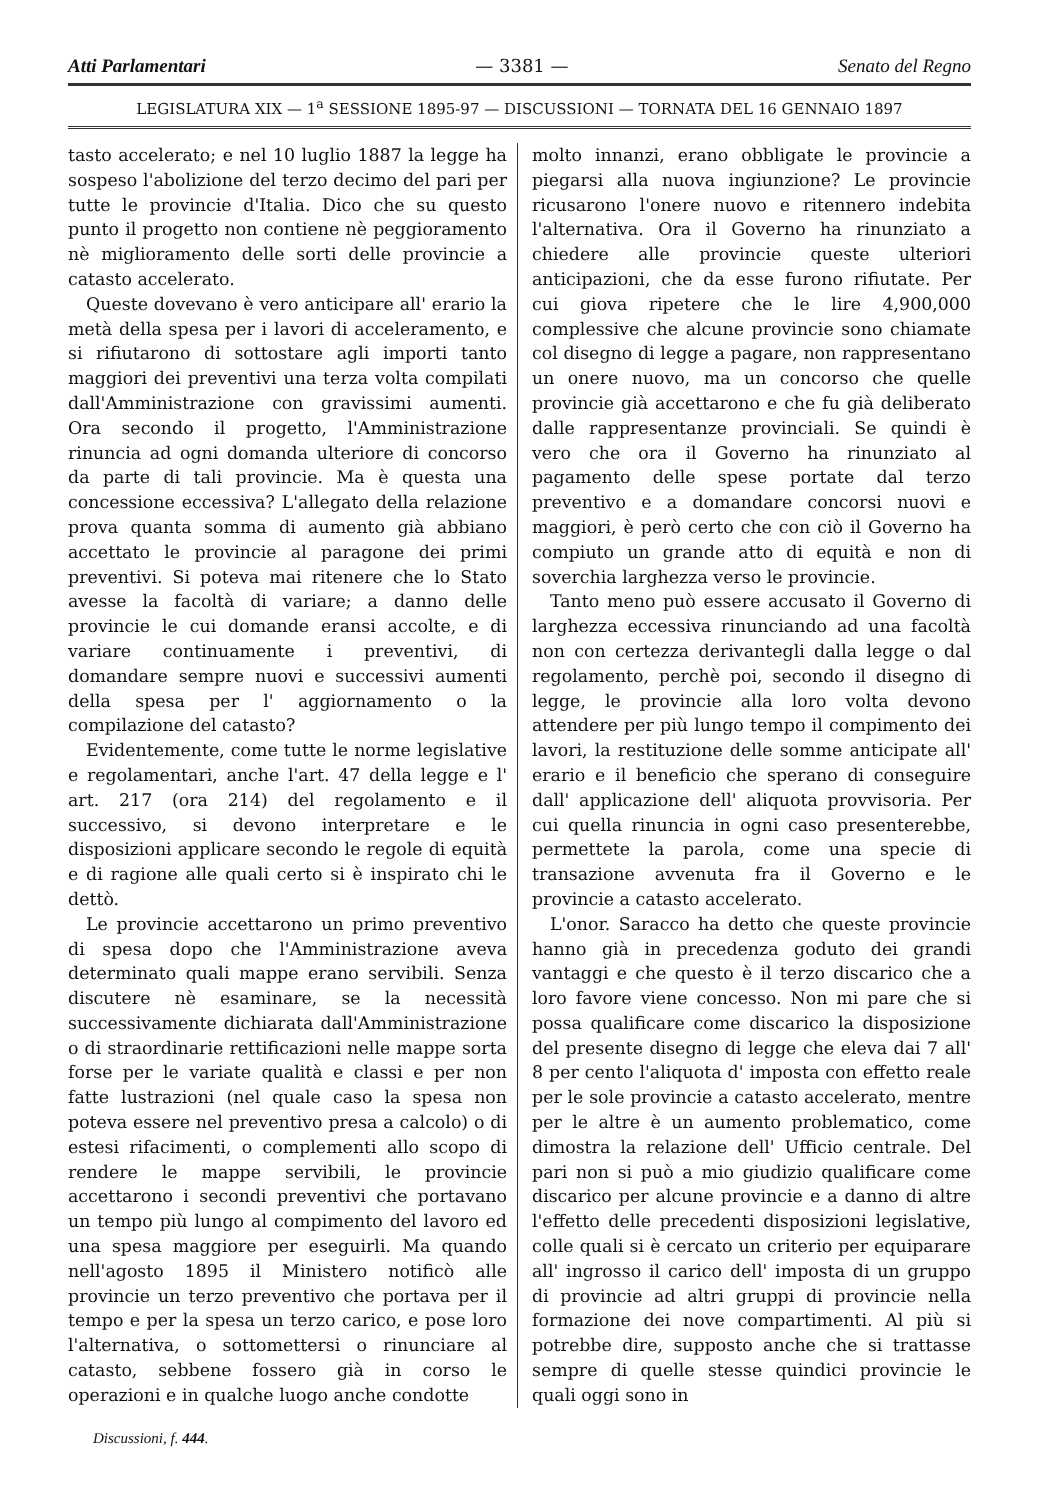Atti Parlamentari — 3381 — Senato del Regno
LEGISLATURA XIX — 1<sup>a</sup> SESSIONE 1895-97 — DISCUSSIONI — TORNATA DEL 16 GENNAIO 1897
tasto accelerato; e nel 10 luglio 1887 la legge ha sospeso l'abolizione del terzo decimo del pari per tutte le provincie d'Italia. Dico che su questo punto il progetto non contiene nè peggioramento nè miglioramento delle sorti delle provincie a catasto accelerato.
Queste dovevano è vero anticipare all' erario la metà della spesa per i lavori di acceleramento, e si rifiutarono di sottostare agli importi tanto maggiori dei preventivi una terza volta compilati dall'Amministrazione con gravissimi aumenti. Ora secondo il progetto, l'Amministrazione rinuncia ad ogni domanda ulteriore di concorso da parte di tali provincie. Ma è questa una concessione eccessiva? L'allegato della relazione prova quanta somma di aumento già abbiano accettato le provincie al paragone dei primi preventivi. Si poteva mai ritenere che lo Stato avesse la facoltà di variare; a danno delle provincie le cui domande eransi accolte, e di variare continuamente i preventivi, di domandare sempre nuovi e successivi aumenti della spesa per l' aggiornamento o la compilazione del catasto?
Evidentemente, come tutte le norme legislative e regolamentari, anche l'art. 47 della legge e l' art. 217 (ora 214) del regolamento e il successivo, si devono interpretare e le disposizioni applicare secondo le regole di equità e di ragione alle quali certo si è inspirato chi le dettò.
Le provincie accettarono un primo preventivo di spesa dopo che l'Amministrazione aveva determinato quali mappe erano servibili. Senza discutere nè esaminare, se la necessità successivamente dichiarata dall'Amministrazione o di straordinarie rettificazioni nelle mappe sorta forse per le variate qualità e classi e per non fatte lustrazioni (nel quale caso la spesa non poteva essere nel preventivo presa a calcolo) o di estesi rifacimenti, o complementi allo scopo di rendere le mappe servibili, le provincie accettarono i secondi preventivi che portavano un tempo più lungo al compimento del lavoro ed una spesa maggiore per eseguirli. Ma quando nell'agosto 1895 il Ministero notificò alle provincie un terzo preventivo che portava per il tempo e per la spesa un terzo carico, e pose loro l'alternativa, o sottomettersi o rinunciare al catasto, sebbene fossero già in corso le operazioni e in qualche luogo anche condotte
molto innanzi, erano obbligate le provincie a piegarsi alla nuova ingiunzione? Le provincie ricusarono l'onere nuovo e ritennero indebita l'alternativa. Ora il Governo ha rinunziato a chiedere alle provincie queste ulteriori anticipazioni, che da esse furono rifiutate. Per cui giova ripetere che le lire 4,900,000 complessive che alcune provincie sono chiamate col disegno di legge a pagare, non rappresentano un onere nuovo, ma un concorso che quelle provincie già accettarono e che fu già deliberato dalle rappresentanze provinciali. Se quindi è vero che ora il Governo ha rinunziato al pagamento delle spese portate dal terzo preventivo e a domandare concorsi nuovi e maggiori, è però certo che con ciò il Governo ha compiuto un grande atto di equità e non di soverchia larghezza verso le provincie.
Tanto meno può essere accusato il Governo di larghezza eccessiva rinunciando ad una facoltà non con certezza derivantegli dalla legge o dal regolamento, perchè poi, secondo il disegno di legge, le provincie alla loro volta devono attendere per più lungo tempo il compimento dei lavori, la restituzione delle somme anticipate all' erario e il beneficio che sperano di conseguire dall' applicazione dell' aliquota provvisoria. Per cui quella rinuncia in ogni caso presenterebbe, permettete la parola, come una specie di transazione avvenuta fra il Governo e le provincie a catasto accelerato.
L'onor. Saracco ha detto che queste provincie hanno già in precedenza goduto dei grandi vantaggi e che questo è il terzo discarico che a loro favore viene concesso. Non mi pare che si possa qualificare come discarico la disposizione del presente disegno di legge che eleva dai 7 all' 8 per cento l'aliquota d' imposta con effetto reale per le sole provincie a catasto accelerato, mentre per le altre è un aumento problematico, come dimostra la relazione dell' Ufficio centrale. Del pari non si può a mio giudizio qualificare come discarico per alcune provincie e a danno di altre l'effetto delle precedenti disposizioni legislative, colle quali si è cercato un criterio per equiparare all' ingrosso il carico dell' imposta di un gruppo di provincie ad altri gruppi di provincie nella formazione dei nove compartimenti. Al più si potrebbe dire, supposto anche che si trattasse sempre di quelle stesse quindici provincie le quali oggi sono in
Discussioni, f. 444.